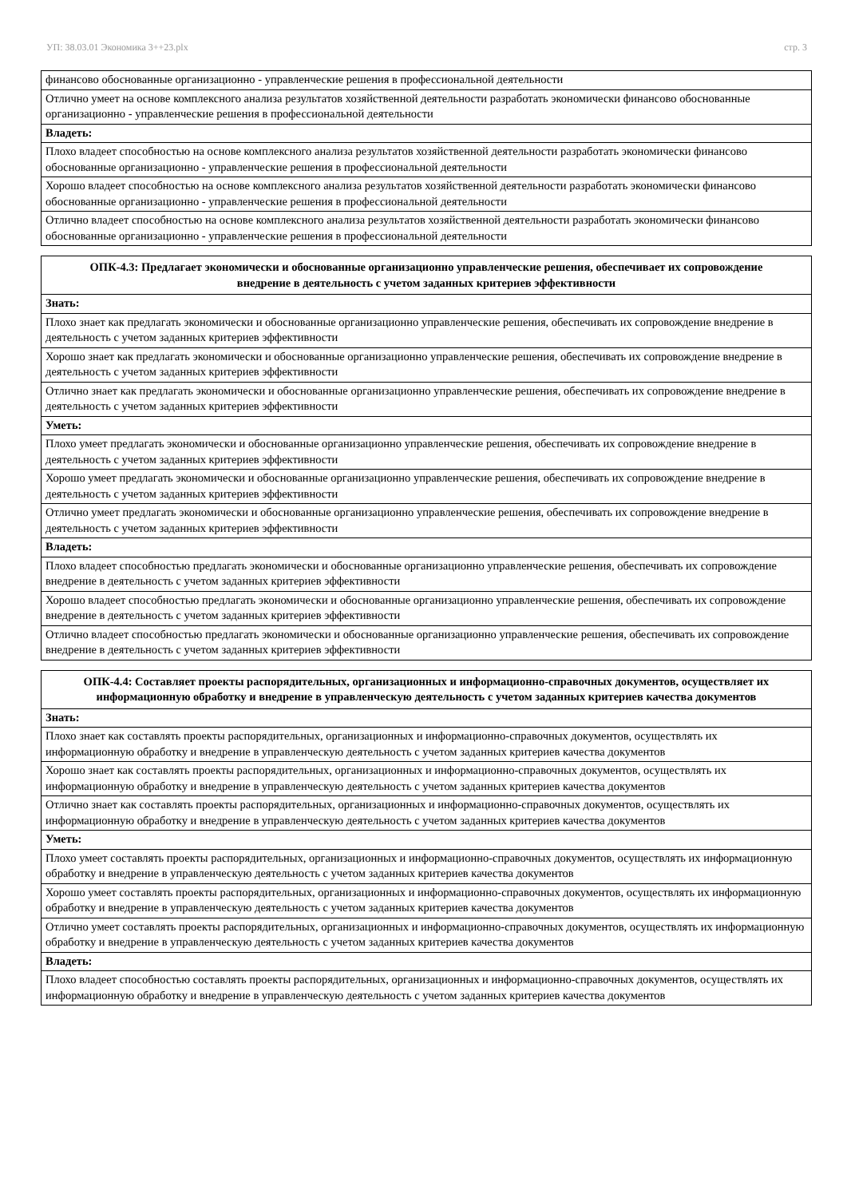УП: 38.03.01 Экономика 3++23.plx стр. 3
| финансово обоснованные организационно - управленческие решения в профессиональной деятельности |
| Отлично умеет на основе комплексного анализа результатов хозяйственной деятельности разработать экономически финансово обоснованные организационно - управленческие решения в профессиональной деятельности |
| Владеть: |
| Плохо владеет способностью на основе комплексного анализа результатов хозяйственной деятельности разработать экономически финансово обоснованные организационно - управленческие решения в профессиональной деятельности |
| Хорошо владеет способностью на основе комплексного анализа результатов хозяйственной деятельности разработать экономически финансово обоснованные организационно - управленческие решения в профессиональной деятельности |
| Отлично владеет способностью на основе комплексного анализа результатов хозяйственной деятельности разработать экономически финансово обоснованные организационно - управленческие решения в профессиональной деятельности |
| ОПК-4.3: Предлагает экономически и обоснованные организационно управленческие решения, обеспечивает их сопровождение внедрение в деятельность с учетом заданных критериев эффективности |
| --- |
| Знать: |
| Плохо знает как предлагать экономически и обоснованные организационно управленческие решения, обеспечивать их сопровождение внедрение в деятельность с учетом заданных критериев эффективности |
| Хорошо знает как предлагать экономически и обоснованные организационно управленческие решения, обеспечивать их сопровождение внедрение в деятельность с учетом заданных критериев эффективности |
| Отлично знает как предлагать экономически и обоснованные организационно управленческие решения, обеспечивать их сопровождение внедрение в деятельность с учетом заданных критериев эффективности |
| Уметь: |
| Плохо умеет предлагать экономически и обоснованные организационно управленческие решения, обеспечивать их сопровождение внедрение в деятельность с учетом заданных критериев эффективности |
| Хорошо умеет предлагать экономически и обоснованные организационно управленческие решения, обеспечивать их сопровождение внедрение в деятельность с учетом заданных критериев эффективности |
| Отлично умеет предлагать экономически и обоснованные организационно управленческие решения, обеспечивать их сопровождение внедрение в деятельность с учетом заданных критериев эффективности |
| Владеть: |
| Плохо владеет способностью предлагать экономически и обоснованные организационно управленческие решения, обеспечивать их сопровождение внедрение в деятельность с учетом заданных критериев эффективности |
| Хорошо владеет способностью предлагать экономически и обоснованные организационно управленческие решения, обеспечивать их сопровождение внедрение в деятельность с учетом заданных критериев эффективности |
| Отлично владеет способностью предлагать экономически и обоснованные организационно управленческие решения, обеспечивать их сопровождение внедрение в деятельность с учетом заданных критериев эффективности |
| ОПК-4.4: Составляет проекты распорядительных, организационных и информационно-справочных документов, осуществляет их информационную обработку и внедрение в управленческую деятельность с учетом заданных критериев качества документов |
| --- |
| Знать: |
| Плохо знает как составлять проекты распорядительных, организационных и информационно-справочных документов, осуществлять их информационную обработку и внедрение в управленческую деятельность с учетом заданных критериев качества документов |
| Хорошо знает как составлять проекты распорядительных, организационных и информационно-справочных документов, осуществлять их информационную обработку и внедрение в управленческую деятельность с учетом заданных критериев качества документов |
| Отлично знает как составлять проекты распорядительных, организационных и информационно-справочных документов, осуществлять их информационную обработку и внедрение в управленческую деятельность с учетом заданных критериев качества документов |
| Уметь: |
| Плохо умеет составлять проекты распорядительных, организационных и информационно-справочных документов, осуществлять их информационную обработку и внедрение в управленческую деятельность с учетом заданных критериев качества документов |
| Хорошо умеет составлять проекты распорядительных, организационных и информационно-справочных документов, осуществлять их информационную обработку и внедрение в управленческую деятельность с учетом заданных критериев качества документов |
| Отлично умеет составлять проекты распорядительных, организационных и информационно-справочных документов, осуществлять их информационную обработку и внедрение в управленческую деятельность с учетом заданных критериев качества документов |
| Владеть: |
| Плохо владеет способностью составлять проекты распорядительных, организационных и информационно-справочных документов, осуществлять их информационную обработку и внедрение в управленческую деятельность с учетом заданных критериев качества документов |